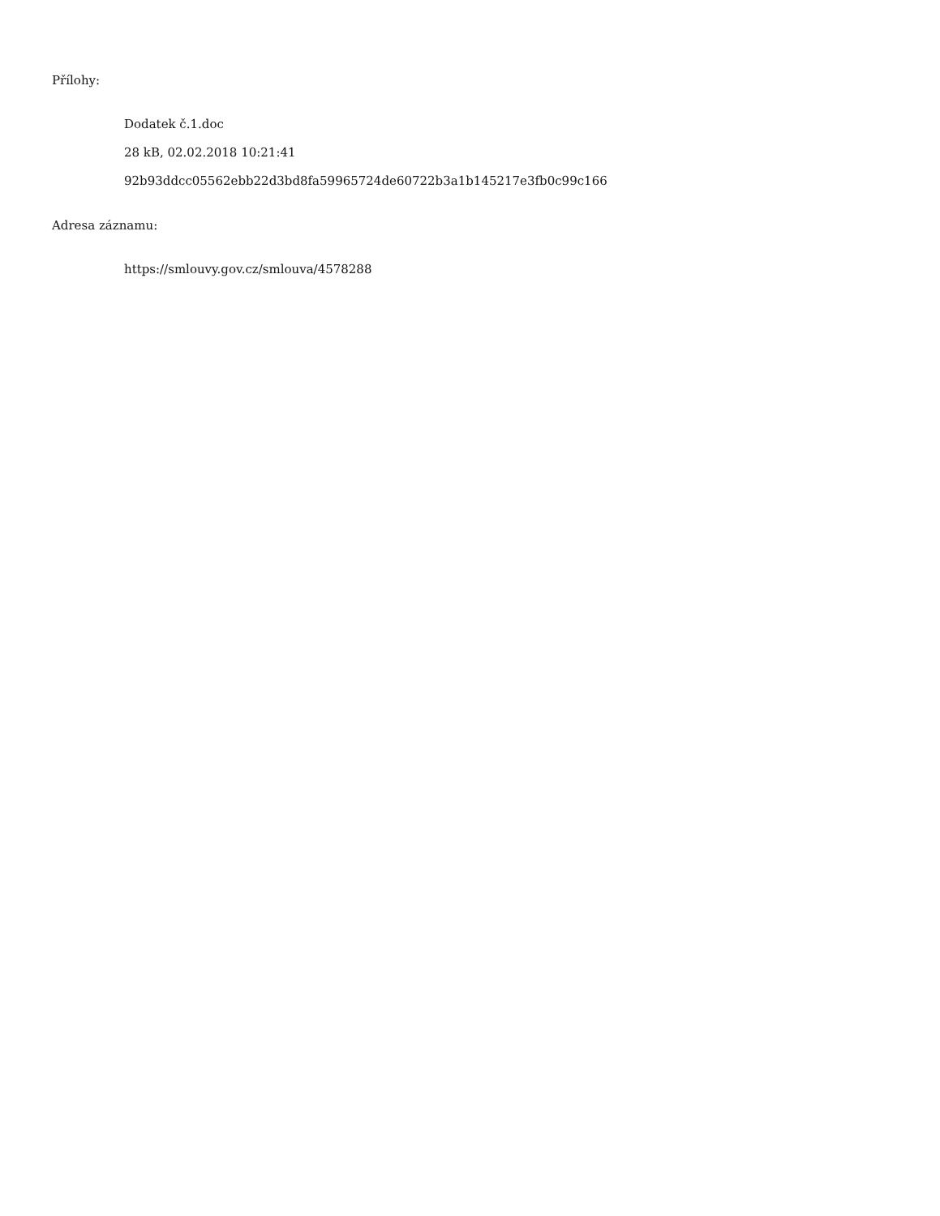Přílohy:
Dodatek č.1.doc
28 kB, 02.02.2018 10:21:41
92b93ddcc05562ebb22d3bd8fa59965724de60722b3a1b145217e3fb0c99c166
Adresa záznamu:
https://smlouvy.gov.cz/smlouva/4578288